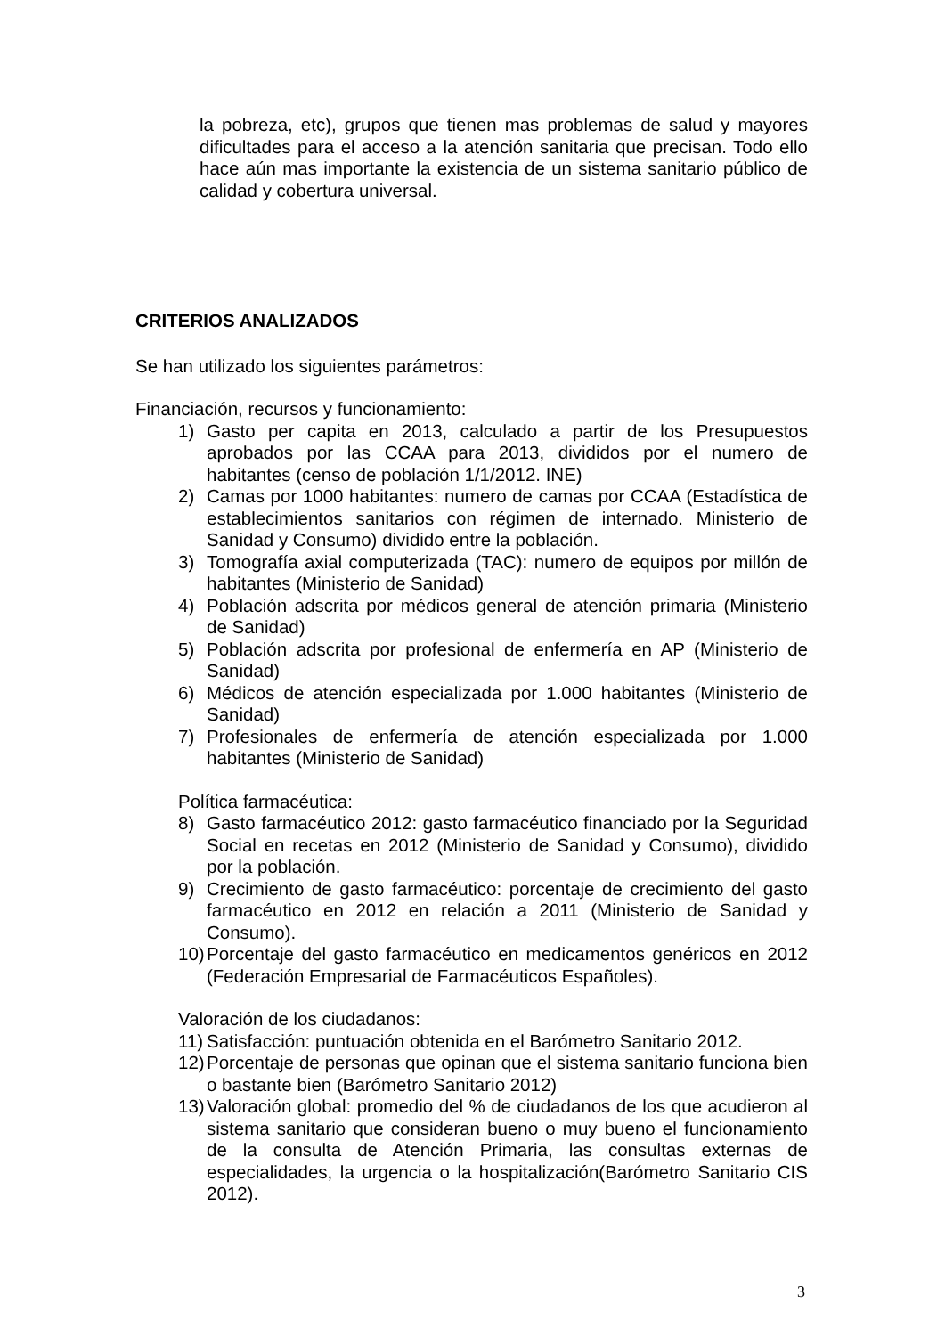la pobreza, etc), grupos que tienen mas problemas de salud y mayores dificultades para el acceso a la atención sanitaria que precisan. Todo ello hace aún mas importante la existencia de un sistema sanitario público de calidad y cobertura universal.
CRITERIOS ANALIZADOS
Se han utilizado los siguientes parámetros:
Financiación, recursos y funcionamiento:
1) Gasto per capita en 2013, calculado a partir de los Presupuestos aprobados por las CCAA para 2013, divididos por el numero de habitantes (censo de población 1/1/2012. INE)
2) Camas por 1000 habitantes: numero de camas por CCAA (Estadística de establecimientos sanitarios con régimen de internado. Ministerio de Sanidad y Consumo) dividido entre la población.
3) Tomografía axial computerizada (TAC): numero de equipos por millón de habitantes (Ministerio de Sanidad)
4) Población adscrita por médicos general de atención primaria (Ministerio de Sanidad)
5) Población adscrita por profesional de enfermería en AP (Ministerio de Sanidad)
6) Médicos de atención especializada por 1.000 habitantes (Ministerio de Sanidad)
7) Profesionales de enfermería de atención especializada por 1.000 habitantes (Ministerio de Sanidad)
Política farmacéutica:
8) Gasto farmacéutico 2012: gasto farmacéutico financiado por la Seguridad Social en recetas en 2012 (Ministerio de Sanidad y Consumo), dividido por la población.
9) Crecimiento de gasto farmacéutico: porcentaje de crecimiento del gasto farmacéutico en 2012 en relación a 2011 (Ministerio de Sanidad y Consumo).
10) Porcentaje del gasto farmacéutico en medicamentos genéricos en 2012 (Federación Empresarial de Farmacéuticos Españoles).
Valoración de los ciudadanos:
11) Satisfacción: puntuación obtenida en el Barómetro Sanitario 2012.
12) Porcentaje de personas que opinan que el sistema sanitario funciona bien o bastante bien (Barómetro Sanitario 2012)
13) Valoración global: promedio del % de ciudadanos de los que acudieron al sistema sanitario que consideran bueno o muy bueno el funcionamiento de la consulta de Atención Primaria, las consultas externas de especialidades, la urgencia o la hospitalización(Barómetro Sanitario CIS 2012).
3